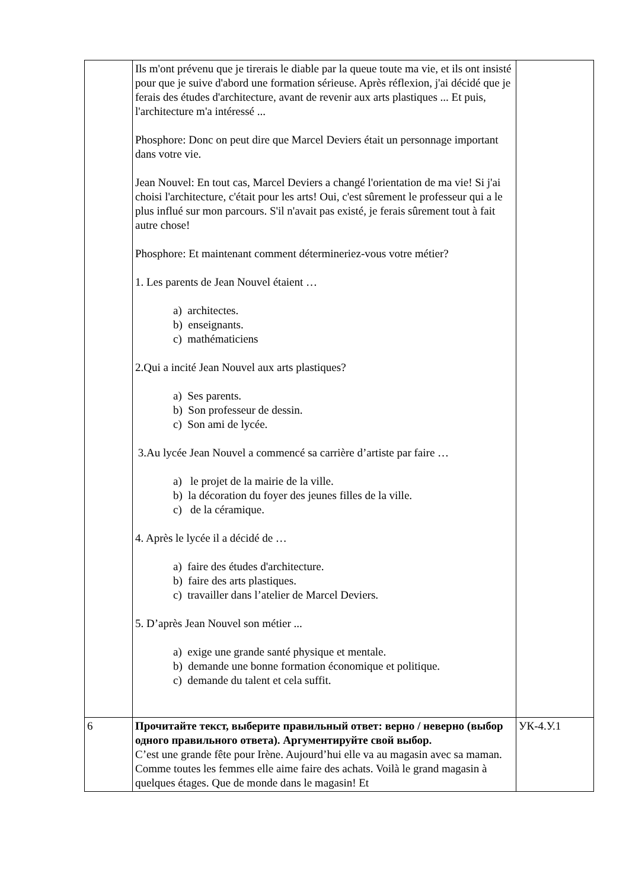| | Ils m'ont prévenu que je tirerais le diable par la queue toute ma vie, et ils ont insisté pour que je suive d'abord une formation sérieuse. Après réflexion, j'ai décidé que je ferais des études d'architecture, avant de revenir aux arts plastiques ... Et puis, l'architecture m'a intéressé ... Phosphore: Donc on peut dire que Marcel Deviers était un personnage important dans votre vie. Jean Nouvel: En tout cas, Marcel Deviers a changé l'orientation de ma vie! Si j'ai choisi l'architecture, c'était pour les arts! Oui, c'est sûrement le professeur qui a le plus influé sur mon parcours. S'il n'avait pas existé, je ferais sûrement tout à fait autre chose! Phosphore: Et maintenant comment détermineriez-vous votre métier? 1. Les parents de Jean Nouvel étaient … a) architectes. b) enseignants. c) mathématiciens 2.Qui a incité Jean Nouvel aux arts plastiques? a) Ses parents. b) Son professeur de dessin. c) Son ami de lycée. 3.Au lycée Jean Nouvel a commencé sa carrière d’artiste par faire … a) le projet de la mairie de la ville. b) la décoration du foyer des jeunes filles de la ville. c) de la céramique. 4. Après le lycée il a décidé de … a) faire des études d'architecture. b) faire des arts plastiques. c) travailler dans l’atelier de Marcel Deviers. 5. D’après Jean Nouvel son métier ... a) exige une grande santé physique et mentale. b) demande une bonne formation économique et politique. c) demande du talent et cela suffit. | |
| 6 | Прочитайте текст, выберите правильный ответ: верно / неверно (выбор одного правильного ответа). Аргументируйте свой выбор. C’est une grande fête pour Irène. Aujourd’hui elle va au magasin avec sa maman. Comme toutes les femmes elle aime faire des achats. Voilà le grand magasin à quelques étages. Que de monde dans le magasin! Et | УК-4.У.1 |